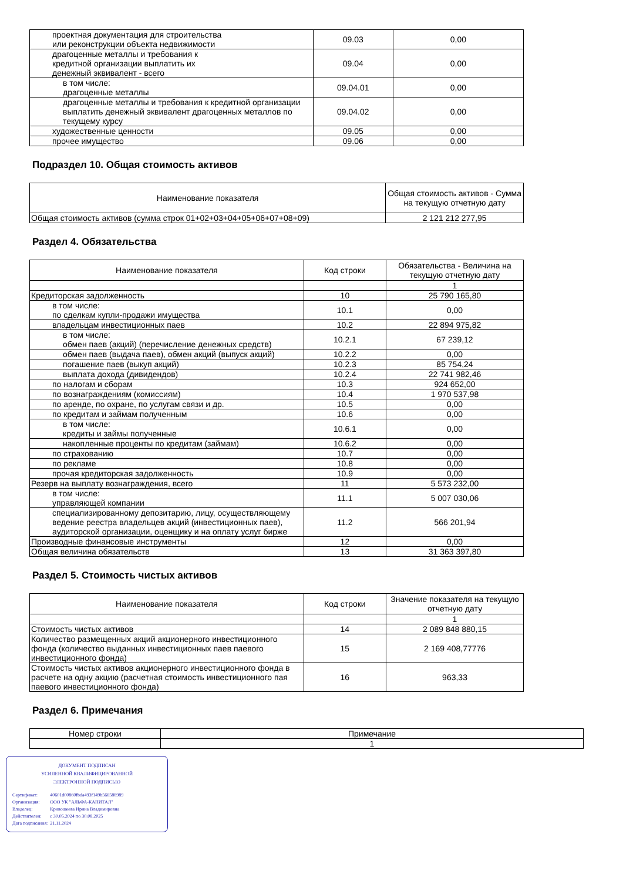| проектная документация для строительства или реконструкции объекта недвижимости | 09.03 | 0,00 |
| драгоценные металлы и требования к кредитной организации выплатить их денежный эквивалент - всего | 09.04 | 0,00 |
| в том числе: драгоценные металлы | 09.04.01 | 0,00 |
| драгоценные металлы и требования к кредитной организации выплатить денежный эквивалент драгоценных металлов по текущему курсу | 09.04.02 | 0,00 |
| художественные ценности | 09.05 | 0,00 |
| прочее имущество | 09.06 | 0,00 |
Подраздел 10. Общая стоимость активов
| Наименование показателя | Общая стоимость активов - Сумма на текущую отчетную дату |
| --- | --- |
| Общая стоимость активов (сумма строк 01+02+03+04+05+06+07+08+09) | 2 121 212 277,95 |
Раздел 4. Обязательства
| Наименование показателя | Код строки | Обязательства - Величина на текущую отчетную дату |
| --- | --- | --- |
| | | 1 |
| Кредиторская задолженность | 10 | 25 790 165,80 |
| в том числе: по сделкам купли-продажи имущества | 10.1 | 0,00 |
| владельцам инвестиционных паев | 10.2 | 22 894 975,82 |
| в том числе: обмен паев (акций) (перечисление денежных средств) | 10.2.1 | 67 239,12 |
| обмен паев (выдача паев), обмен акций (выпуск акций) | 10.2.2 | 0,00 |
| погашение паев (выкуп акций) | 10.2.3 | 85 754,24 |
| выплата дохода (дивидендов) | 10.2.4 | 22 741 982,46 |
| по налогам и сборам | 10.3 | 924 652,00 |
| по вознаграждениям (комиссиям) | 10.4 | 1 970 537,98 |
| по аренде, по охране, по услугам связи и др. | 10.5 | 0,00 |
| по кредитам и займам полученным | 10.6 | 0,00 |
| в том числе: кредиты и займы полученные | 10.6.1 | 0,00 |
| накопленные проценты по кредитам (займам) | 10.6.2 | 0,00 |
| по страхованию | 10.7 | 0,00 |
| по рекламе | 10.8 | 0,00 |
| прочая кредиторская задолженность | 10.9 | 0,00 |
| Резерв на выплату вознаграждения, всего | 11 | 5 573 232,00 |
| в том числе: управляющей компании | 11.1 | 5 007 030,06 |
| специализированному депозитарию, лицу, осуществляющему ведение реестра владельцев акций (инвестиционных паев), аудиторской организации, оценщику и на оплату услуг бирже | 11.2 | 566 201,94 |
| Производные финансовые инструменты | 12 | 0,00 |
| Общая величина обязательств | 13 | 31 363 397,80 |
Раздел 5. Стоимость чистых активов
| Наименование показателя | Код строки | Значение показателя на текущую отчетную дату |
| --- | --- | --- |
| | | 1 |
| Стоимость чистых активов | 14 | 2 089 848 880,15 |
| Количество размещенных акций акционерного инвестиционного фонда (количество выданных инвестиционных паев паевого инвестиционного фонда) | 15 | 2 169 408,77776 |
| Стоимость чистых активов акционерного инвестиционного фонда в расчете на одну акцию (расчетная стоимость инвестиционного пая паевого инвестиционного фонда) | 16 | 963,33 |
Раздел 6. Примечания
| Номер строки | Примечание |
| --- | --- |
| | 1 |
ДОКУМЕНТ ПОДПИСАН
УСИЛЕННОЙ КВАЛИФИЦИРОВАННОЙ
ЭЛЕКТРОННОЙ ПОДПИСЬЮ
| Сертификат: | 40601d00860fbda493f149b566588989 |
| Организация: | ООО УК "АЛЬФА-КАПИТАЛ" |
| Владелец: | Кривошеева Ирина Владимировна |
| Действителен: | с 30.05.2024 по 30.08.2025 |
| Дата подписания: | 21.11.2024 |